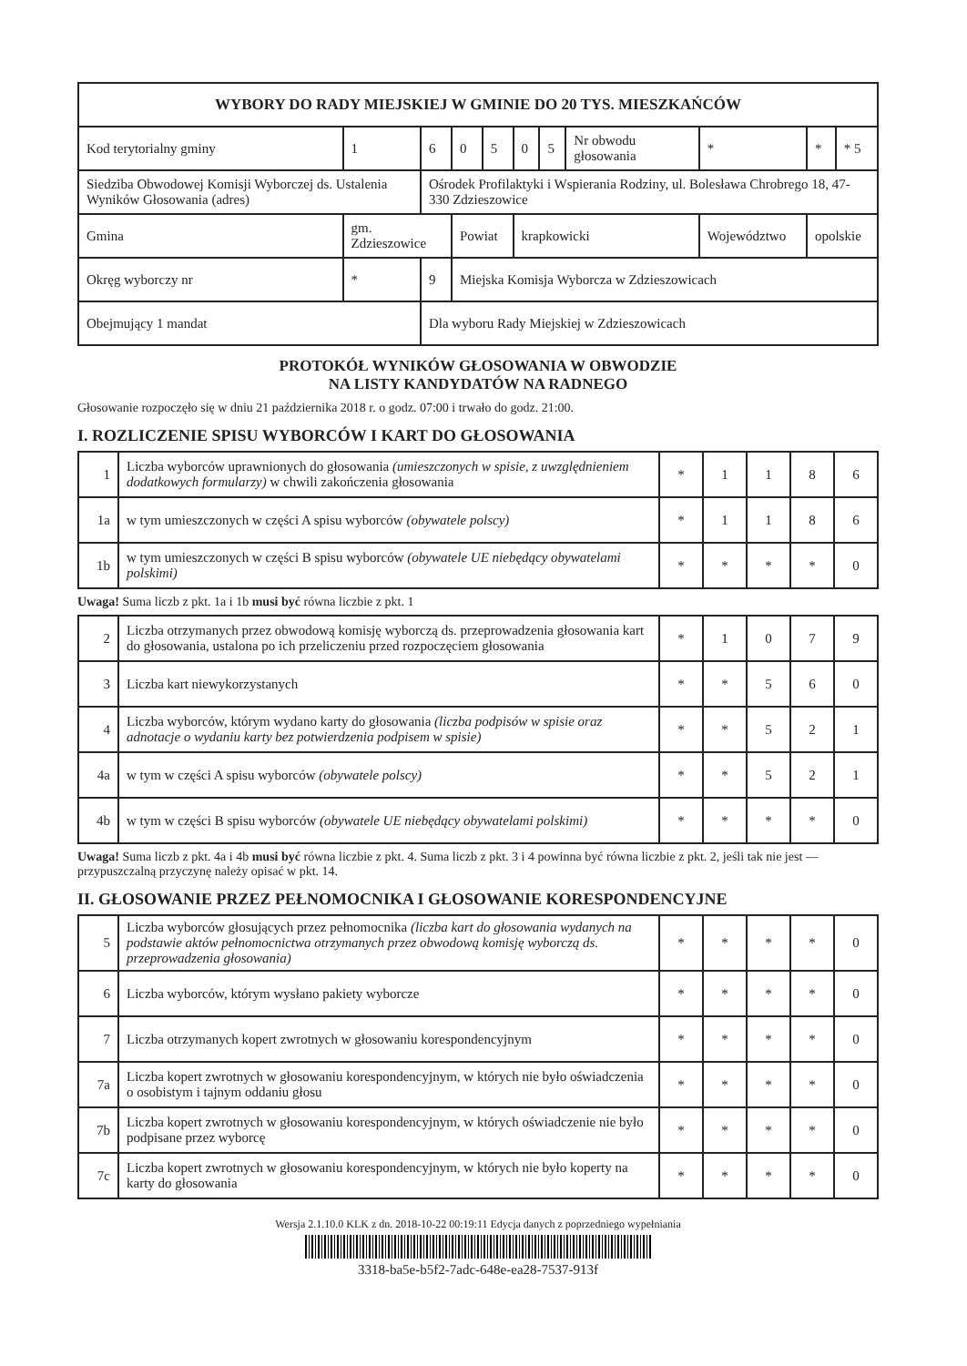| WYBORY DO RADY MIEJSKIEJ W GMINIE DO 20 TYS. MIESZKAŃCÓW | | | | | | | | | | | |
| Kod terytorialny gminy | | 1 | 6 | 0 | 5 | 0 | 5 | Nr obwodu głosowania | * | * | * 5 |
| Siedziba Obwodowej Komisji Wyborczej ds. Ustalenia Wyników Głosowania (adres) | | | Ośrodek Profilaktyki i Wspierania Rodziny, ul. Bolesława Chrobrego 18, 47-330 Zdzieszowice | | | | | | | | |
| Gmina | gm. Zdzieszowice | | | Powiat | | krapkowicki | | | Województwo | opolskie | |
| Okręg wyborczy nr | | * | 9 | Miejska Komisja Wyborcza w Zdzieszowicach | | | | | | | |
| Obejmujący 1 mandat | | | Dla wyboru Rady Miejskiej w Zdzieszowicach | | | | | | | | |
PROTOKÓŁ WYNIKÓW GŁOSOWANIA W OBWODZIE
NA LISTY KANDYDATÓW NA RADNEGO
Głosowanie rozpoczęło się w dniu 21 października 2018 r. o godz. 07:00 i trwało do godz. 21:00.
I. ROZLICZENIE SPISU WYBORCÓW I KART DO GŁOSOWANIA
| 1 | Liczba wyborców uprawnionych do głosowania (umieszczonych w spisie, z uwzględnieniem dodatkowych formularzy) w chwili zakończenia głosowania | * | 1 | 1 | 8 | 6 |
| 1a | w tym umieszczonych w części A spisu wyborców (obywatele polscy) | * | 1 | 1 | 8 | 6 |
| 1b | w tym umieszczonych w części B spisu wyborców (obywatele UE niebędący obywatelami polskimi) | * | * | * | * | 0 |
Uwaga! Suma liczb z pkt. 1a i 1b musi być równa liczbie z pkt. 1
| 2 | Liczba otrzymanych przez obwodową komisję wyborczą ds. przeprowadzenia głosowania kart do głosowania, ustalona po ich przeliczeniu przed rozpoczęciem głosowania | * | 1 | 0 | 7 | 9 |
| 3 | Liczba kart niewykorzystanych | * | * | 5 | 6 | 0 |
| 4 | Liczba wyborców, którym wydano karty do głosowania (liczba podpisów w spisie oraz adnotacje o wydaniu karty bez potwierdzenia podpisem w spisie) | * | * | 5 | 2 | 1 |
| 4a | w tym w części A spisu wyborców (obywatele polscy) | * | * | 5 | 2 | 1 |
| 4b | w tym w części B spisu wyborców (obywatele UE niebędący obywatelami polskimi) | * | * | * | * | 0 |
Uwaga! Suma liczb z pkt. 4a i 4b musi być równa liczbie z pkt. 4. Suma liczb z pkt. 3 i 4 powinna być równa liczbie z pkt. 2, jeśli tak nie jest — przypuszczalną przyczynę należy opisać w pkt. 14.
II. GŁOSOWANIE PRZEZ PEŁNOMOCNIKA I GŁOSOWANIE KORESPONDENCYJNE
| 5 | Liczba wyborców głosujących przez pełnomocnika (liczba kart do głosowania wydanych na podstawie aktów pełnomocnictwa otrzymanych przez obwodową komisję wyborczą ds. przeprowadzenia głosowania) | * | * | * | * | 0 |
| 6 | Liczba wyborców, którym wysłano pakiety wyborcze | * | * | * | * | 0 |
| 7 | Liczba otrzymanych kopert zwrotnych w głosowaniu korespondencyjnym | * | * | * | * | 0 |
| 7a | Liczba kopert zwrotnych w głosowaniu korespondencyjnym, w których nie było oświadczenia o osobistym i tajnym oddaniu głosu | * | * | * | * | 0 |
| 7b | Liczba kopert zwrotnych w głosowaniu korespondencyjnym, w których oświadczenie nie było podpisane przez wyborcę | * | * | * | * | 0 |
| 7c | Liczba kopert zwrotnych w głosowaniu korespondencyjnym, w których nie było koperty na karty do głosowania | * | * | * | * | 0 |
Wersja 2.1.10.0 KLK z dn. 2018-10-22 00:19:11 Edycja danych z poprzedniego wypełniania
3318-ba5e-b5f2-7adc-648e-ea28-7537-913f